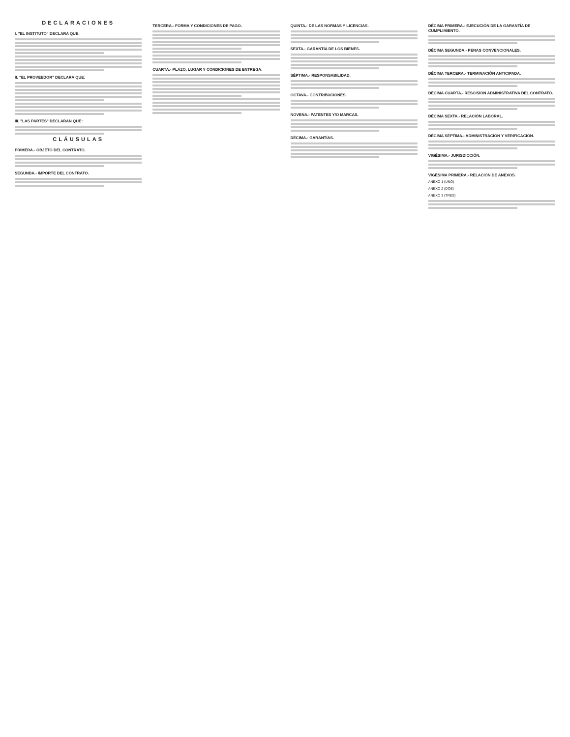DECLARACIONES
I. "EL INSTITUTO" DECLARA QUE:
II. "EL PROVEEDOR" DECLARA QUE:
III. "LAS PARTES" DECLARAN QUE:
CLÁUSULAS
PRIMERA.- OBJETO DEL CONTRATO.
SEGUNDA.- IMPORTE DEL CONTRATO.
TERCERA.- FORMA Y CONDICIONES DE PAGO.
CUARTA.- PLAZO, LUGAR Y CONDICIONES DE ENTREGA.
QUINTA.- DE LAS NORMAS Y LICENCIAS.
SEXTA.- GARANTÍA DE LOS BIENES.
SÉPTIMA.- RESPONSABILIDAD.
OCTAVA.- CONTRIBUCIONES.
NOVENA.- PATENTES Y/O MARCAS.
DÉCIMA.- GARANTÍAS.
DÉCIMA PRIMERA.- EJECUCIÓN DE LA GARANTÍA DE CUMPLIMIENTO.
DÉCIMA SEGUNDA.- PENAS CONVENCIONALES.
DÉCIMA TERCERA.- TERMINACIÓN ANTICIPADA.
DÉCIMA CUARTA.- RESCISIÓN ADMINISTRATIVA DEL CONTRATO.
DÉCIMA SEXTA.- RELACIÓN LABORAL.
DÉCIMA SÉPTIMA.- ADMINISTRACIÓN Y VERIFICACIÓN.
VIGÉSIMA.- JURISDICCIÓN.
VIGÉSIMA PRIMERA.- RELACIÓN DE ANEXOS.
ANEXO 1 (UNO)
ANEXO 2 (DOS)
ANEXO 3 (TRES)